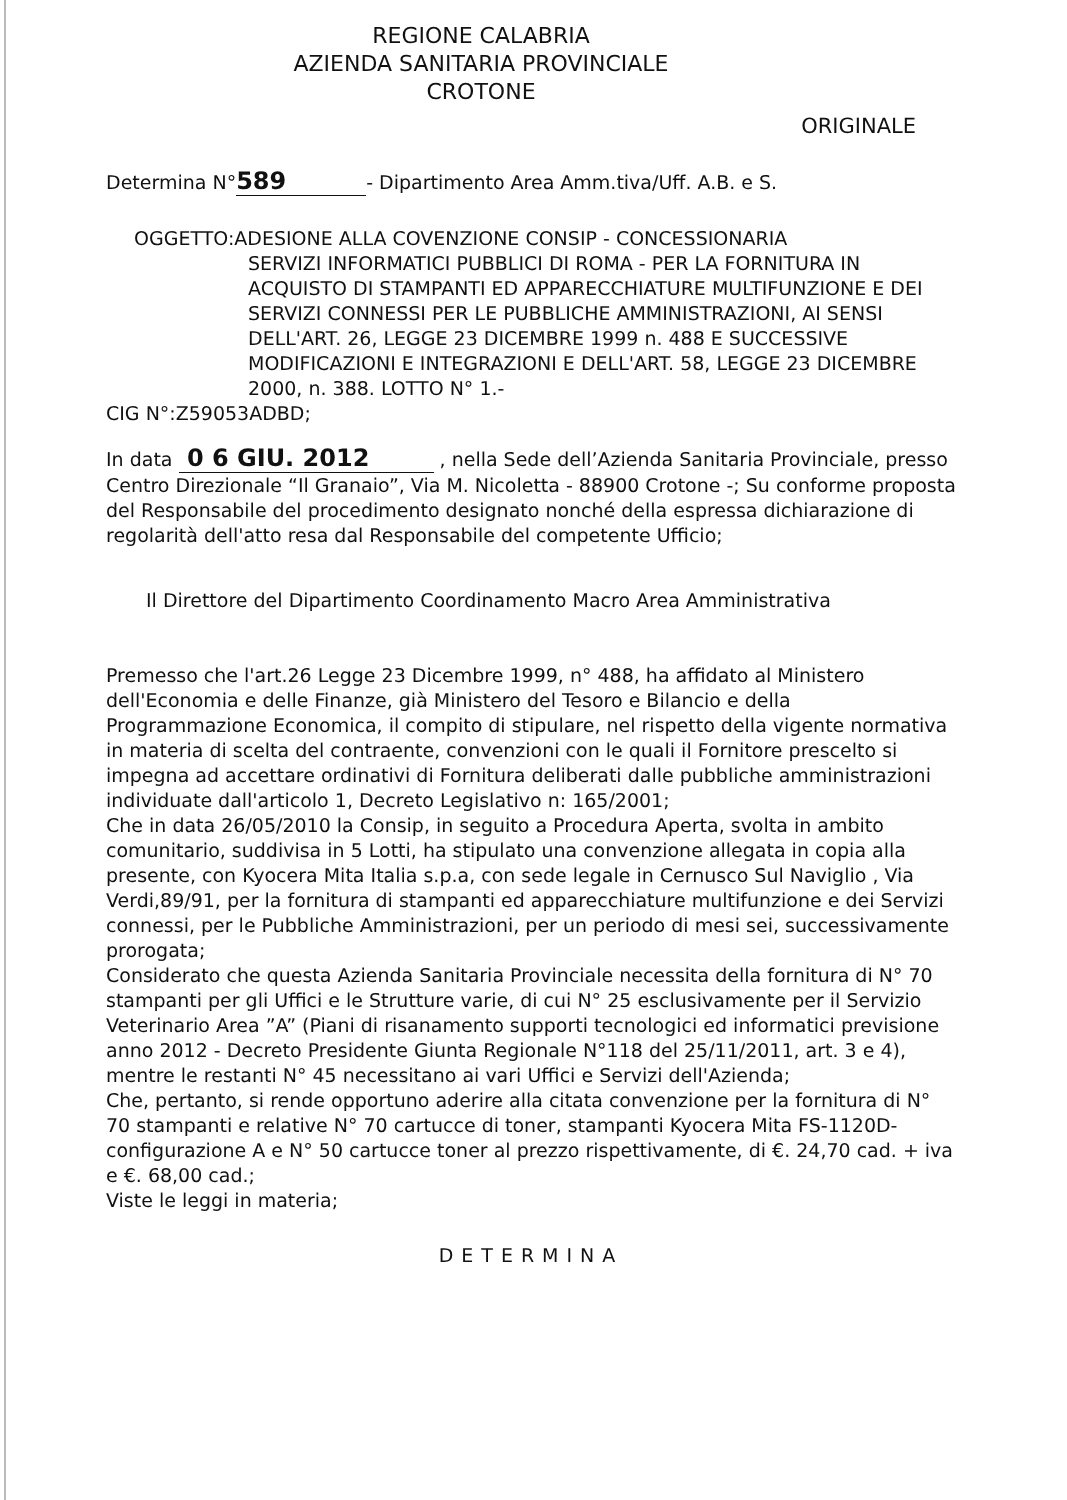REGIONE CALABRIA
AZIENDA SANITARIA PROVINCIALE
CROTONE
ORIGINALE
Determina N° 589 - Dipartimento Area Amm.tiva/Uff. A.B. e S.
OGGETTO:ADESIONE ALLA COVENZIONE CONSIP - CONCESSIONARIA
SERVIZI INFORMATICI PUBBLICI DI ROMA - PER LA FORNITURA IN ACQUISTO DI STAMPANTI ED APPARECCHIATURE MULTIFUNZIONE E DEI SERVIZI CONNESSI PER LE PUBBLICHE AMMINISTRAZIONI, AI SENSI DELL'ART. 26, LEGGE 23 DICEMBRE 1999 n. 488 E SUCCESSIVE MODIFICAZIONI E INTEGRAZIONI E DELL'ART. 58, LEGGE 23 DICEMBRE 2000, n. 388. LOTTO N° 1.-
CIG N°:Z59053ADBD;
In data 0 6 GIU. 2012 , nella Sede dell’Azienda Sanitaria Provinciale, presso Centro Direzionale “Il Granaio”, Via M. Nicoletta - 88900 Crotone -; Su conforme proposta del Responsabile del procedimento designato nonché della espressa dichiarazione di regolarità dell'atto resa dal Responsabile del competente Ufficio;
Il Direttore del Dipartimento Coordinamento Macro Area Amministrativa
Premesso che l'art.26 Legge 23 Dicembre 1999, n° 488, ha affidato al Ministero dell'Economia e delle Finanze, già Ministero del Tesoro e Bilancio e della Programmazione Economica, il compito di stipulare, nel rispetto della vigente normativa in materia di scelta del contraente, convenzioni con le quali il Fornitore prescelto si impegna ad accettare ordinativi di Fornitura deliberati dalle pubbliche amministrazioni individuate dall'articolo 1, Decreto Legislativo n: 165/2001;
Che in data 26/05/2010 la Consip, in seguito a Procedura Aperta, svolta in ambito comunitario, suddivisa in 5 Lotti, ha stipulato una convenzione allegata in copia alla presente, con Kyocera Mita Italia s.p.a, con sede legale in Cernusco Sul Naviglio , Via Verdi,89/91, per la fornitura di stampanti ed apparecchiature multifunzione e dei Servizi connessi, per le Pubbliche Amministrazioni, per un periodo di mesi sei, successivamente prorogata;
Considerato che questa Azienda Sanitaria Provinciale necessita della fornitura di N° 70 stampanti per gli Uffici e le Strutture varie, di cui N° 25 esclusivamente per il Servizio Veterinario Area ”A” (Piani di risanamento supporti tecnologici ed informatici previsione anno 2012 - Decreto Presidente Giunta Regionale N°118 del 25/11/2011, art. 3 e 4), mentre le restanti N° 45 necessitano ai vari Uffici e Servizi dell'Azienda;
Che, pertanto, si rende opportuno aderire alla citata convenzione per la fornitura di N° 70 stampanti e relative N° 70 cartucce di toner, stampanti Kyocera Mita FS-1120D- configurazione A e N° 50 cartucce toner al prezzo rispettivamente, di €. 24,70 cad. + iva e €. 68,00 cad.;
Viste le leggi in materia;
DETERMINA